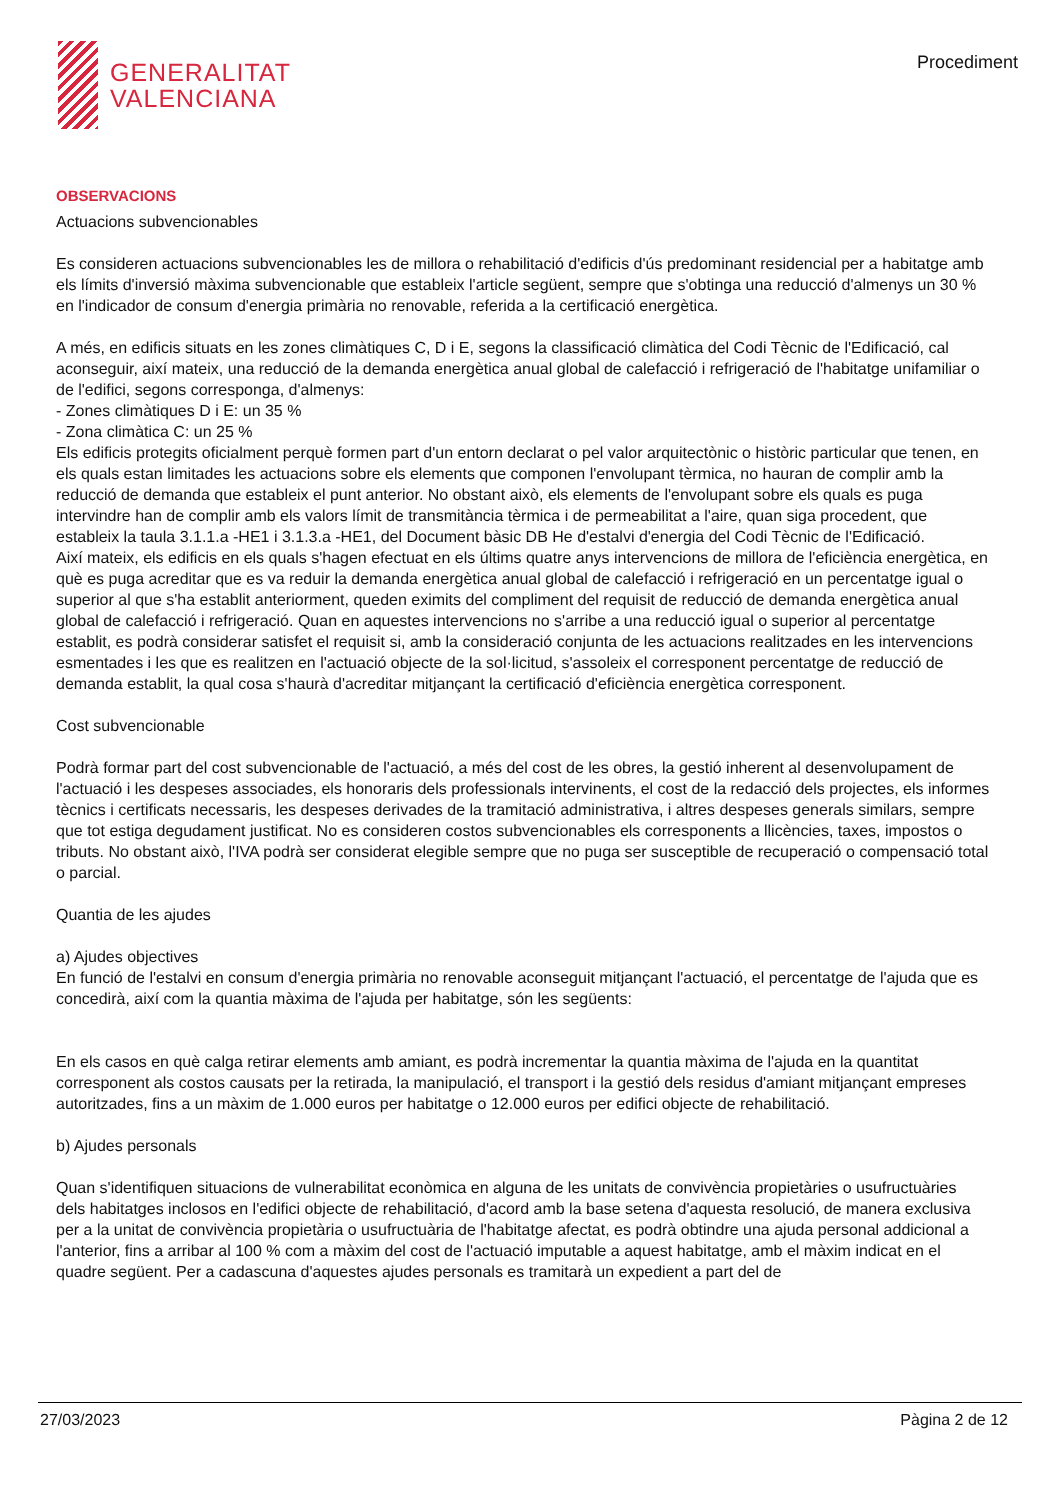GENERALITAT
VALENCIANA
Procediment
OBSERVACIONS
Actuacions subvencionables
Es consideren actuacions subvencionables les de millora o rehabilitació d'edificis d'ús predominant residencial per a habitatge amb els límits d'inversió màxima subvencionable que estableix l'article següent, sempre que s'obtinga una reducció d'almenys un 30 % en l'indicador de consum d'energia primària no renovable, referida a la certificació energètica.
A més, en edificis situats en les zones climàtiques C, D i E, segons la classificació climàtica del Codi Tècnic de l'Edificació, cal aconseguir, així mateix, una reducció de la demanda energètica anual global de calefacció i refrigeració de l'habitatge unifamiliar o de l'edifici, segons corresponga, d'almenys:
- Zones climàtiques D i E: un 35 %
- Zona climàtica C: un 25 %
Els edificis protegits oficialment perquè formen part d'un entorn declarat o pel valor arquitectònic o històric particular que tenen, en els quals estan limitades les actuacions sobre els elements que componen l'envolupant tèrmica, no hauran de complir amb la reducció de demanda que estableix el punt anterior. No obstant això, els elements de l'envolupant sobre els quals es puga intervindre han de complir amb els valors límit de transmitància tèrmica i de permeabilitat a l'aire, quan siga procedent, que estableix la taula 3.1.1.a -HE1 i 3.1.3.a -HE1, del Document bàsic DB He d'estalvi d'energia del Codi Tècnic de l'Edificació.
Així mateix, els edificis en els quals s'hagen efectuat en els últims quatre anys intervencions de millora de l'eficiència energètica, en què es puga acreditar que es va reduir la demanda energètica anual global de calefacció i refrigeració en un percentatge igual o superior al que s'ha establit anteriorment, queden eximits del compliment del requisit de reducció de demanda energètica anual global de calefacció i refrigeració. Quan en aquestes intervencions no s'arribe a una reducció igual o superior al percentatge establit, es podrà considerar satisfet el requisit si, amb la consideració conjunta de les actuacions realitzades en les intervencions esmentades i les que es realitzen en l'actuació objecte de la sol·licitud, s'assoleix el corresponent percentatge de reducció de demanda establit, la qual cosa s'haurà d'acreditar mitjançant la certificació d'eficiència energètica corresponent.
Cost subvencionable
Podrà formar part del cost subvencionable de l'actuació, a més del cost de les obres, la gestió inherent al desenvolupament de l'actuació i les despeses associades, els honoraris dels professionals intervinents, el cost de la redacció dels projectes, els informes tècnics i certificats necessaris, les despeses derivades de la tramitació administrativa, i altres despeses generals similars, sempre que tot estiga degudament justificat. No es consideren costos subvencionables els corresponents a llicències, taxes, impostos o tributs. No obstant això, l'IVA podrà ser considerat elegible sempre que no puga ser susceptible de recuperació o compensació total o parcial.
Quantia de les ajudes
a) Ajudes objectives
En funció de l'estalvi en consum d'energia primària no renovable aconseguit mitjançant l'actuació, el percentatge de l'ajuda que es concedirà, així com la quantia màxima de l'ajuda per habitatge, són les següents:
En els casos en què calga retirar elements amb amiant, es podrà incrementar la quantia màxima de l'ajuda en la quantitat corresponent als costos causats per la retirada, la manipulació, el transport i la gestió dels residus d'amiant mitjançant empreses autoritzades, fins a un màxim de 1.000 euros per habitatge o 12.000 euros per edifici objecte de rehabilitació.
b) Ajudes personals
Quan s'identifiquen situacions de vulnerabilitat econòmica en alguna de les unitats de convivència propietàries o usufructuàries dels habitatges inclosos en l'edifici objecte de rehabilitació, d'acord amb la base setena d'aquesta resolució, de manera exclusiva per a la unitat de convivència propietària o usufructuària de l'habitatge afectat, es podrà obtindre una ajuda personal addicional a l'anterior, fins a arribar al 100 % com a màxim del cost de l'actuació imputable a aquest habitatge, amb el màxim indicat en el quadre següent. Per a cadascuna d'aquestes ajudes personals es tramitarà un expedient a part del de
27/03/2023 Pàgina 2 de 12